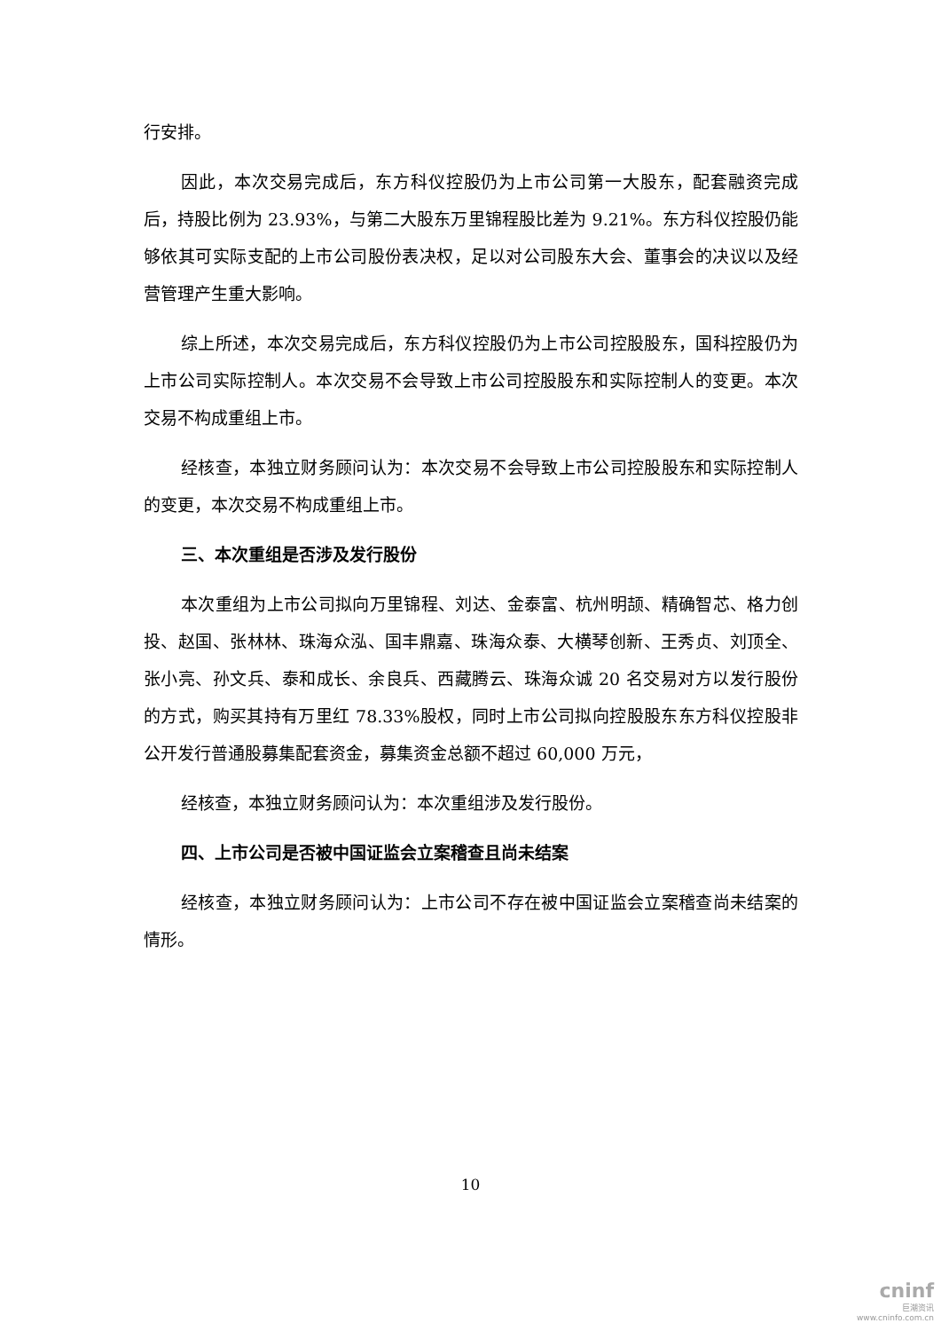行安排。
因此，本次交易完成后，东方科仪控股仍为上市公司第一大股东，配套融资完成后，持股比例为 23.93%，与第二大股东万里锦程股比差为 9.21%。东方科仪控股仍能够依其可实际支配的上市公司股份表决权，足以对公司股东大会、董事会的决议以及经营管理产生重大影响。
综上所述，本次交易完成后，东方科仪控股仍为上市公司控股股东，国科控股仍为上市公司实际控制人。本次交易不会导致上市公司控股股东和实际控制人的变更。本次交易不构成重组上市。
经核查，本独立财务顾问认为：本次交易不会导致上市公司控股股东和实际控制人的变更，本次交易不构成重组上市。
三、本次重组是否涉及发行股份
本次重组为上市公司拟向万里锦程、刘达、金泰富、杭州明颉、精确智芯、格力创投、赵国、张林林、珠海众泓、国丰鼎嘉、珠海众泰、大横琴创新、王秀贞、刘顶全、张小亮、孙文兵、泰和成长、余良兵、西藏腾云、珠海众诚 20 名交易对方以发行股份的方式，购买其持有万里红 78.33%股权，同时上市公司拟向控股股东东方科仪控股非公开发行普通股募集配套资金，募集资金总额不超过 60,000 万元，
经核查，本独立财务顾问认为：本次重组涉及发行股份。
四、上市公司是否被中国证监会立案稽查且尚未结案
经核查，本独立财务顾问认为：上市公司不存在被中国证监会立案稽查尚未结案的情形。
10
cninf
巨潮资讯
www.cninfo.com.cn